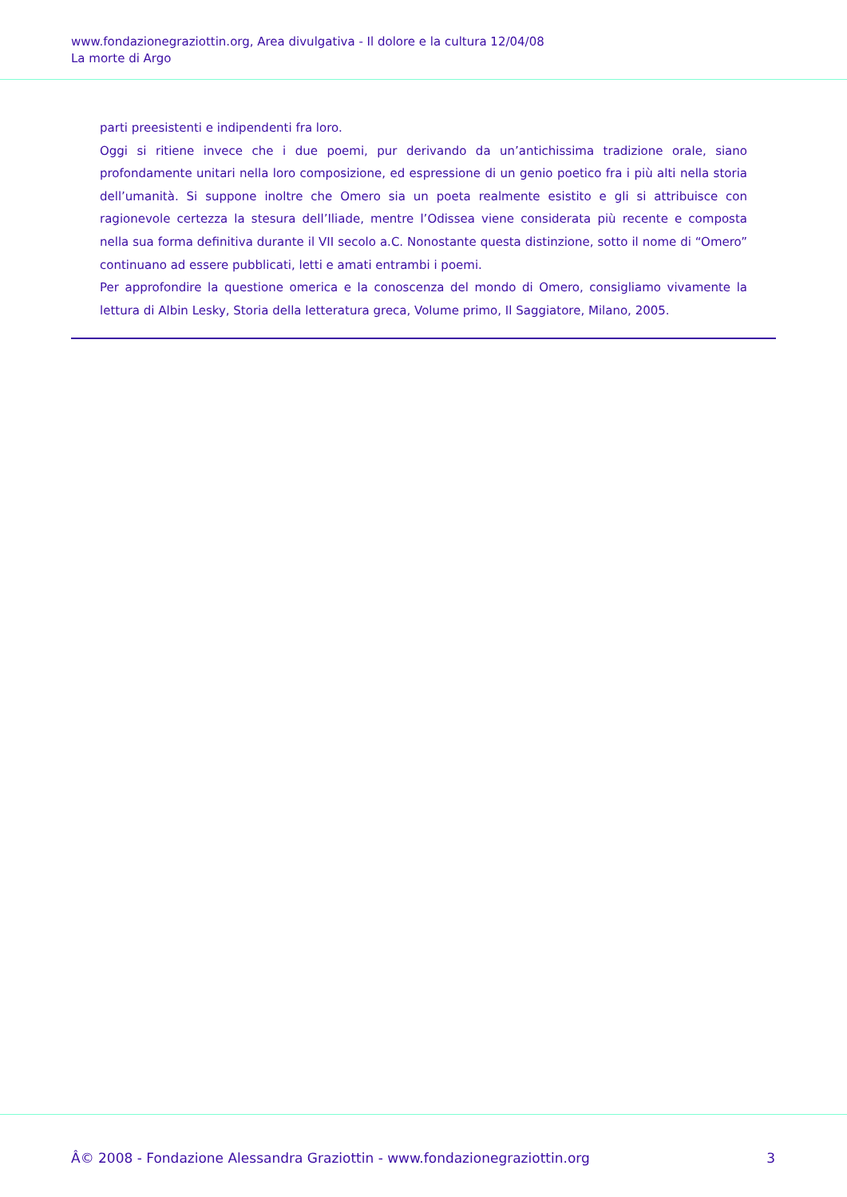www.fondazionegraziottin.org, Area divulgativa - Il dolore e la cultura 12/04/08
La morte di Argo
parti preesistenti e indipendenti fra loro.
Oggi si ritiene invece che i due poemi, pur derivando da un’antichissima tradizione orale, siano profondamente unitari nella loro composizione, ed espressione di un genio poetico fra i più alti nella storia dell’umanità. Si suppone inoltre che Omero sia un poeta realmente esistito e gli si attribuisce con ragionevole certezza la stesura dell’Iliade, mentre l’Odissea viene considerata più recente e composta nella sua forma definitiva durante il VII secolo a.C. Nonostante questa distinzione, sotto il nome di “Omero” continuano ad essere pubblicati, letti e amati entrambi i poemi.
Per approfondire la questione omerica e la conoscenza del mondo di Omero, consigliamo vivamente la lettura di Albin Lesky, Storia della letteratura greca, Volume primo, Il Saggiatore, Milano, 2005.
Â© 2008 - Fondazione Alessandra Graziottin - www.fondazionegraziottin.org 3